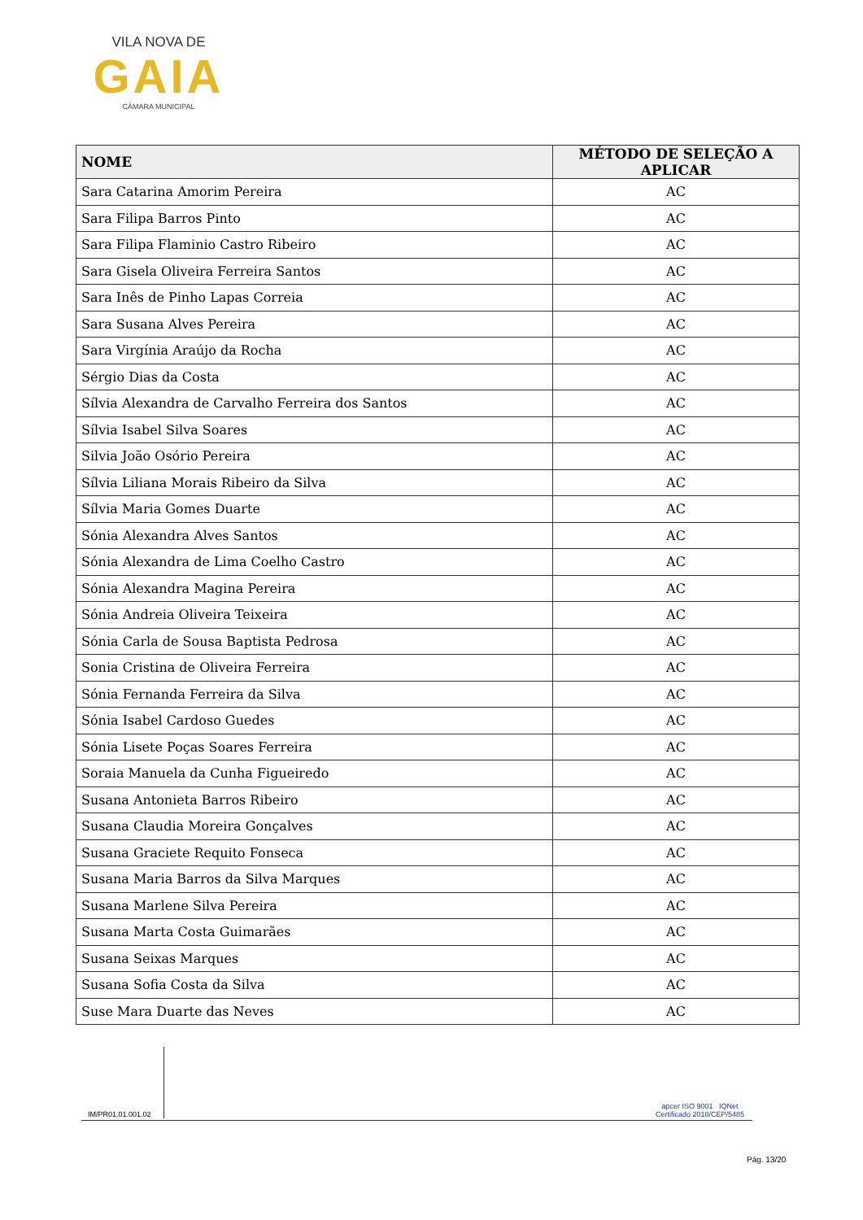VILA NOVA DE
GAIA
CÂMARA MUNICIPAL
| NOME | MÉTODO DE SELEÇÃO A APLICAR |
| --- | --- |
| Sara Catarina Amorim Pereira | AC |
| Sara Filipa Barros Pinto | AC |
| Sara Filipa Flaminio Castro Ribeiro | AC |
| Sara Gisela Oliveira Ferreira Santos | AC |
| Sara Inês de Pinho Lapas Correia | AC |
| Sara Susana Alves Pereira | AC |
| Sara Virgínia Araújo da Rocha | AC |
| Sérgio Dias da Costa | AC |
| Sílvia Alexandra de Carvalho Ferreira dos Santos | AC |
| Sílvia Isabel Silva Soares | AC |
| Silvia João Osório Pereira | AC |
| Sílvia Liliana Morais Ribeiro da Silva | AC |
| Sílvia Maria Gomes Duarte | AC |
| Sónia Alexandra Alves Santos | AC |
| Sónia Alexandra de Lima Coelho Castro | AC |
| Sónia Alexandra Magina Pereira | AC |
| Sónia Andreia Oliveira Teixeira | AC |
| Sónia Carla de Sousa Baptista Pedrosa | AC |
| Sonia Cristina de Oliveira Ferreira | AC |
| Sónia Fernanda Ferreira da Silva | AC |
| Sónia Isabel Cardoso Guedes | AC |
| Sónia Lisete Poças Soares Ferreira | AC |
| Soraia Manuela da Cunha Figueiredo | AC |
| Susana Antonieta Barros Ribeiro | AC |
| Susana Claudia Moreira Gonçalves | AC |
| Susana Graciete Requito Fonseca | AC |
| Susana Maria Barros da Silva Marques | AC |
| Susana Marlene Silva Pereira | AC |
| Susana Marta Costa Guimarães | AC |
| Susana Seixas Marques | AC |
| Susana Sofia Costa da Silva | AC |
| Suse Mara Duarte das Neves | AC |
IM/PR01.01.001.02
apcer ISO 9001 IQNet
Certificado 2018/CEP/5485
Pág. 13/20